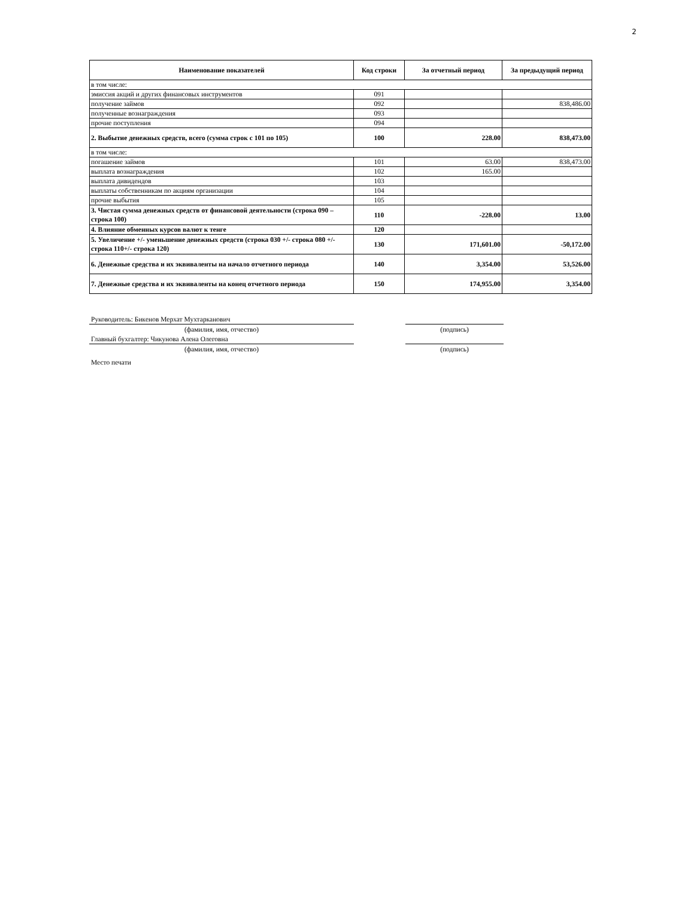2
| Наименование показателей | Код строки | За отчетный период | За предыдущий период |
| --- | --- | --- | --- |
| в том числе: | | | |
| эмиссия акций и других финансовых инструментов | 091 | | |
| получение займов | 092 | | 838,486.00 |
| полученные вознаграждения | 093 | | |
| прочие поступления | 094 | | |
| 2. Выбытие денежных средств, всего (сумма строк с 101 по 105) | 100 | 228.00 | 838,473.00 |
| в том числе: | | | |
| погашение займов | 101 | 63.00 | 838,473.00 |
| выплата вознаграждения | 102 | 165.00 | |
| выплата дивидендов | 103 | | |
| выплаты собственникам по акциям организации | 104 | | |
| прочие выбытия | 105 | | |
| 3. Чистая сумма денежных средств от финансовой деятельности (строка 090 – строка 100) | 110 | -228.00 | 13.00 |
| 4. Влияние обменных курсов валют к тенге | 120 | | |
| 5. Увеличение +/- уменьшение денежных средств (строка 030 +/- строка 080 +/- строка 110+/- строка 120) | 130 | 171,601.00 | -50,172.00 |
| 6. Денежные средства и их эквиваленты на начало отчетного периода | 140 | 3,354.00 | 53,526.00 |
| 7. Денежные средства и их эквиваленты на конец отчетного периода | 150 | 174,955.00 | 3,354.00 |
| Руководитель: Бикенов Мерхат Мухтарканович | | | |
| (фамилия, имя, отчество) | | (подпись) | |
| Главный бухгалтер: Чикунова Алена Олеговна | | | |
| (фамилия, имя, отчество) | | (подпись) | |
| Место печати | | | |